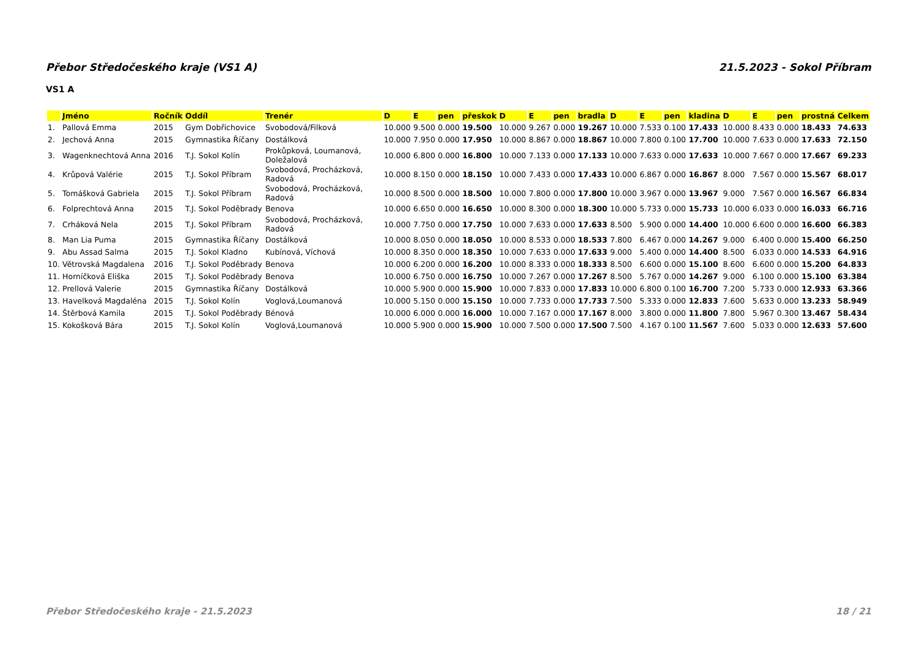Přebor Středočeského kraje (VS1 A) 21.5.2023 - Sokol Příbram
VS1 A
| | Jméno | Ročník | Oddíl | Trenér | D | E | pen | přeskok | D | E | pen | bradla | D | E | pen | kladina | D | E | pen | prostná | Celkem |
| --- | --- | --- | --- | --- | --- | --- | --- | --- | --- | --- | --- | --- | --- | --- | --- | --- | --- | --- | --- | --- | --- |
| 1. | Pallová Emma | 2015 | Gym Dobřichovice | Svobodová/Filková | 10.000 | 9.500 | 0.000 | 19.500 | 10.000 | 9.267 | 0.000 | 19.267 | 10.000 | 7.533 | 0.100 | 17.433 | 10.000 | 8.433 | 0.000 | 18.433 | 74.633 |
| 2. | Jechová Anna | 2015 | Gymnastika Říčany | Dostálková | 10.000 | 7.950 | 0.000 | 17.950 | 10.000 | 8.867 | 0.000 | 18.867 | 10.000 | 7.800 | 0.100 | 17.700 | 10.000 | 7.633 | 0.000 | 17.633 | 72.150 |
| 3. | Wagenknechtová Anna | 2016 | T.J. Sokol Kolín | Prokůpková, Loumanová, Doležalová | 10.000 | 6.800 | 0.000 | 16.800 | 10.000 | 7.133 | 0.000 | 17.133 | 10.000 | 7.633 | 0.000 | 17.633 | 10.000 | 7.667 | 0.000 | 17.667 | 69.233 |
| 4. | Krůpová Valérie | 2015 | T.J. Sokol Příbram | Svobodová, Procházková, Radová | 10.000 | 8.150 | 0.000 | 18.150 | 10.000 | 7.433 | 0.000 | 17.433 | 10.000 | 6.867 | 0.000 | 16.867 | 8.000 | 7.567 | 0.000 | 15.567 | 68.017 |
| 5. | Tomášková Gabriela | 2015 | T.J. Sokol Příbram | Svobodová, Procházková, Radová | 10.000 | 8.500 | 0.000 | 18.500 | 10.000 | 7.800 | 0.000 | 17.800 | 10.000 | 3.967 | 0.000 | 13.967 | 9.000 | 7.567 | 0.000 | 16.567 | 66.834 |
| 6. | Folprechtová Anna | 2015 | T.J. Sokol Poděbrady | Benova | 10.000 | 6.650 | 0.000 | 16.650 | 10.000 | 8.300 | 0.000 | 18.300 | 10.000 | 5.733 | 0.000 | 15.733 | 10.000 | 6.033 | 0.000 | 16.033 | 66.716 |
| 7. | Crháková Nela | 2015 | T.J. Sokol Příbram | Svobodová, Procházková, Radová | 10.000 | 7.750 | 0.000 | 17.750 | 10.000 | 7.633 | 0.000 | 17.633 | 8.500 | 5.900 | 0.000 | 14.400 | 10.000 | 6.600 | 0.000 | 16.600 | 66.383 |
| 8. | Man Lia Puma | 2015 | Gymnastika Říčany | Dostálková | 10.000 | 8.050 | 0.000 | 18.050 | 10.000 | 8.533 | 0.000 | 18.533 | 7.800 | 6.467 | 0.000 | 14.267 | 9.000 | 6.400 | 0.000 | 15.400 | 66.250 |
| 9. | Abu Assad Salma | 2015 | T.J. Sokol Kladno | Kubínová, Víchová | 10.000 | 8.350 | 0.000 | 18.350 | 10.000 | 7.633 | 0.000 | 17.633 | 9.000 | 5.400 | 0.000 | 14.400 | 8.500 | 6.033 | 0.000 | 14.533 | 64.916 |
| 10. | Větrovská Magdalena | 2016 | T.J. Sokol Poděbrady | Benova | 10.000 | 6.200 | 0.000 | 16.200 | 10.000 | 8.333 | 0.000 | 18.333 | 8.500 | 6.600 | 0.000 | 15.100 | 8.600 | 6.600 | 0.000 | 15.200 | 64.833 |
| 11. | Horníčková Eliška | 2015 | T.J. Sokol Poděbrady | Benova | 10.000 | 6.750 | 0.000 | 16.750 | 10.000 | 7.267 | 0.000 | 17.267 | 8.500 | 5.767 | 0.000 | 14.267 | 9.000 | 6.100 | 0.000 | 15.100 | 63.384 |
| 12. | Prellová Valerie | 2015 | Gymnastika Říčany | Dostálková | 10.000 | 5.900 | 0.000 | 15.900 | 10.000 | 7.833 | 0.000 | 17.833 | 10.000 | 6.800 | 0.100 | 16.700 | 7.200 | 5.733 | 0.000 | 12.933 | 63.366 |
| 13. | Havelková Magdaléna | 2015 | T.J. Sokol Kolín | Voglová,Loumanová | 10.000 | 5.150 | 0.000 | 15.150 | 10.000 | 7.733 | 0.000 | 17.733 | 7.500 | 5.333 | 0.000 | 12.833 | 7.600 | 5.633 | 0.000 | 13.233 | 58.949 |
| 14. | Štěrbová Kamila | 2015 | T.J. Sokol Poděbrady | Bénová | 10.000 | 6.000 | 0.000 | 16.000 | 10.000 | 7.167 | 0.000 | 17.167 | 8.000 | 3.800 | 0.000 | 11.800 | 7.800 | 5.967 | 0.300 | 13.467 | 58.434 |
| 15. | Kokošková Bára | 2015 | T.J. Sokol Kolín | Voglová,Loumanová | 10.000 | 5.900 | 0.000 | 15.900 | 10.000 | 7.500 | 0.000 | 17.500 | 7.500 | 4.167 | 0.100 | 11.567 | 7.600 | 5.033 | 0.000 | 12.633 | 57.600 |
Přebor Středočeského kraje - 21.5.2023 18 / 21